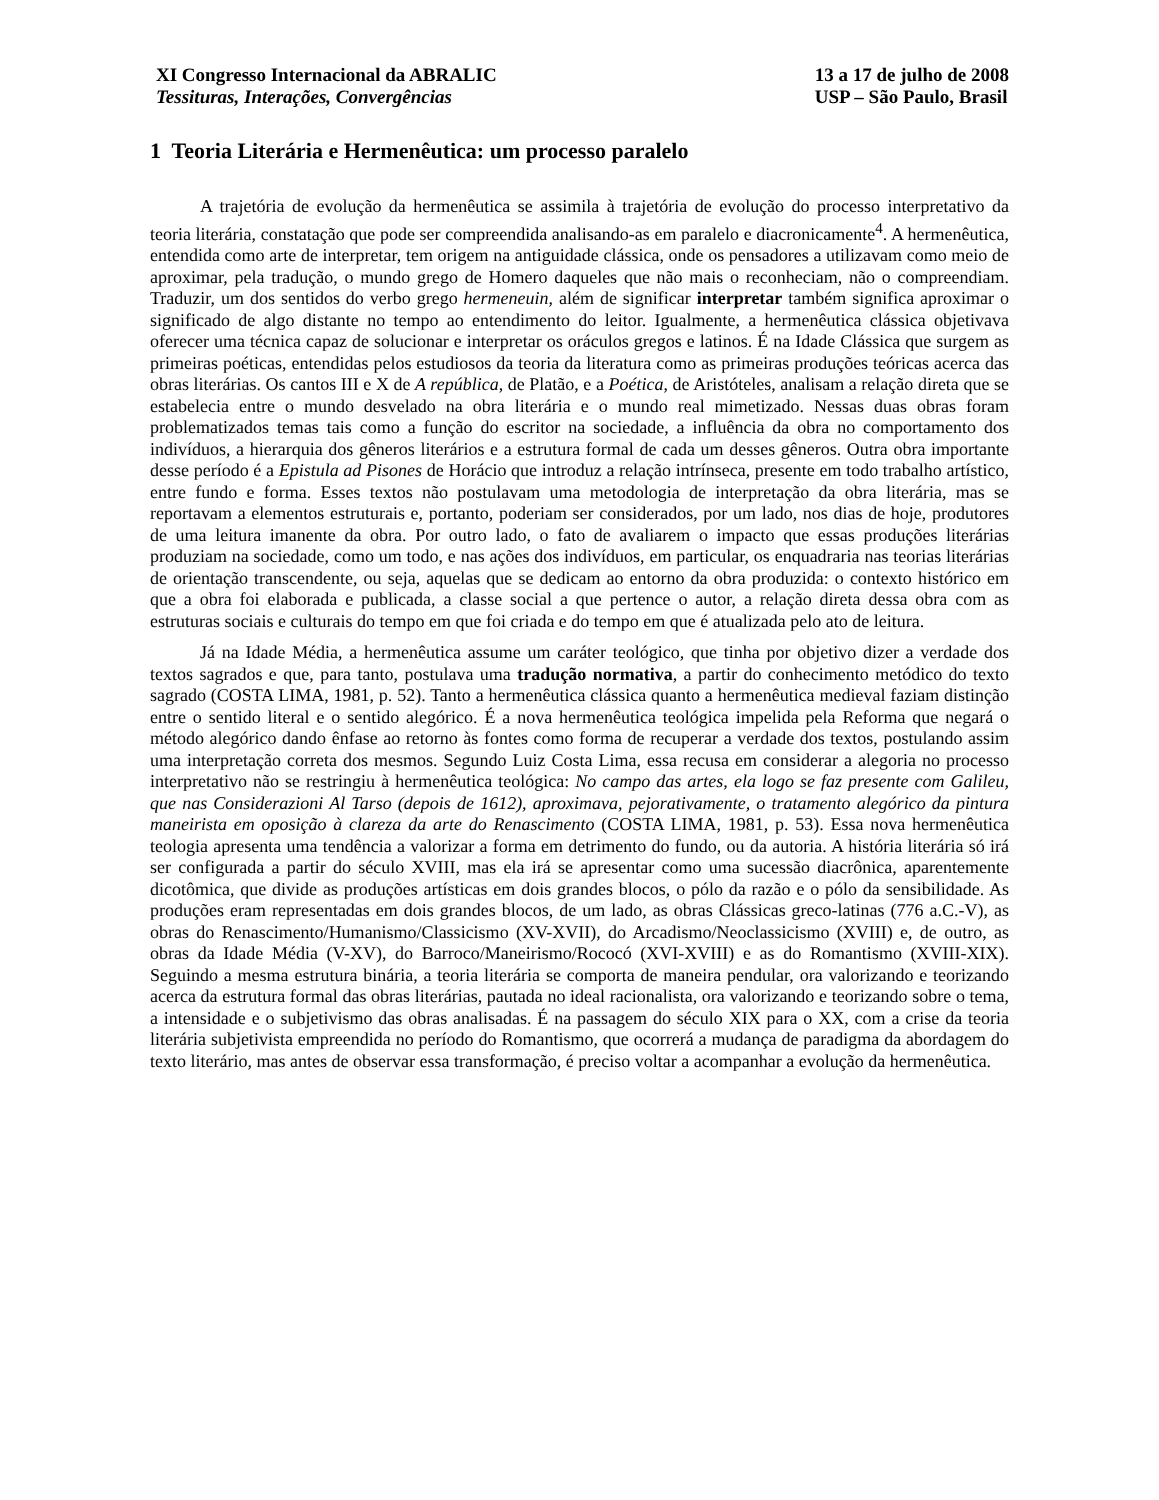XI Congresso Internacional da ABRALIC
Tessituras, Interações, Convergências
13 a 17 de julho de 2008
USP – São Paulo, Brasil
1 Teoria Literária e Hermenêutica: um processo paralelo
A trajetória de evolução da hermenêutica se assimila à trajetória de evolução do processo interpretativo da teoria literária, constatação que pode ser compreendida analisando-as em paralelo e diacronicamente<sup>4</sup>. A hermenêutica, entendida como arte de interpretar, tem origem na antiguidade clássica, onde os pensadores a utilizavam como meio de aproximar, pela tradução, o mundo grego de Homero daqueles que não mais o reconheciam, não o compreendiam. Traduzir, um dos sentidos do verbo grego hermeneuin, além de significar interpretar também significa aproximar o significado de algo distante no tempo ao entendimento do leitor. Igualmente, a hermenêutica clássica objetivava oferecer uma técnica capaz de solucionar e interpretar os oráculos gregos e latinos. É na Idade Clássica que surgem as primeiras poéticas, entendidas pelos estudiosos da teoria da literatura como as primeiras produções teóricas acerca das obras literárias. Os cantos III e X de A república, de Platão, e a Poética, de Aristóteles, analisam a relação direta que se estabelecia entre o mundo desvelado na obra literária e o mundo real mimetizado. Nessas duas obras foram problematizados temas tais como a função do escritor na sociedade, a influência da obra no comportamento dos indivíduos, a hierarquia dos gêneros literários e a estrutura formal de cada um desses gêneros. Outra obra importante desse período é a Epistula ad Pisones de Horácio que introduz a relação intrínseca, presente em todo trabalho artístico, entre fundo e forma. Esses textos não postulavam uma metodologia de interpretação da obra literária, mas se reportavam a elementos estruturais e, portanto, poderiam ser considerados, por um lado, nos dias de hoje, produtores de uma leitura imanente da obra. Por outro lado, o fato de avaliarem o impacto que essas produções literárias produziam na sociedade, como um todo, e nas ações dos indivíduos, em particular, os enquadraria nas teorias literárias de orientação transcendente, ou seja, aquelas que se dedicam ao entorno da obra produzida: o contexto histórico em que a obra foi elaborada e publicada, a classe social a que pertence o autor, a relação direta dessa obra com as estruturas sociais e culturais do tempo em que foi criada e do tempo em que é atualizada pelo ato de leitura.
Já na Idade Média, a hermenêutica assume um caráter teológico, que tinha por objetivo dizer a verdade dos textos sagrados e que, para tanto, postulava uma tradução normativa, a partir do conhecimento metódico do texto sagrado (COSTA LIMA, 1981, p. 52). Tanto a hermenêutica clássica quanto a hermenêutica medieval faziam distinção entre o sentido literal e o sentido alegórico. É a nova hermenêutica teológica impelida pela Reforma que negará o método alegórico dando ênfase ao retorno às fontes como forma de recuperar a verdade dos textos, postulando assim uma interpretação correta dos mesmos. Segundo Luiz Costa Lima, essa recusa em considerar a alegoria no processo interpretativo não se restringiu à hermenêutica teológica: No campo das artes, ela logo se faz presente com Galileu, que nas Considerazioni Al Tarso (depois de 1612), aproximava, pejorativamente, o tratamento alegórico da pintura maneirista em oposição à clareza da arte do Renascimento (COSTA LIMA, 1981, p. 53). Essa nova hermenêutica teologia apresenta uma tendência a valorizar a forma em detrimento do fundo, ou da autoria. A história literária só irá ser configurada a partir do século XVIII, mas ela irá se apresentar como uma sucessão diacrônica, aparentemente dicotômica, que divide as produções artísticas em dois grandes blocos, o pólo da razão e o pólo da sensibilidade. As produções eram representadas em dois grandes blocos, de um lado, as obras Clássicas greco-latinas (776 a.C.-V), as obras do Renascimento/Humanismo/Classicismo (XV-XVII), do Arcadismo/Neoclassicismo (XVIII) e, de outro, as obras da Idade Média (V-XV), do Barroco/Maneirismo/Rococó (XVI-XVIII) e as do Romantismo (XVIII-XIX). Seguindo a mesma estrutura binária, a teoria literária se comporta de maneira pendular, ora valorizando e teorizando acerca da estrutura formal das obras literárias, pautada no ideal racionalista, ora valorizando e teorizando sobre o tema, a intensidade e o subjetivismo das obras analisadas. É na passagem do século XIX para o XX, com a crise da teoria literária subjetivista empreendida no período do Romantismo, que ocorrerá a mudança de paradigma da abordagem do texto literário, mas antes de observar essa transformação, é preciso voltar a acompanhar a evolução da hermenêutica.